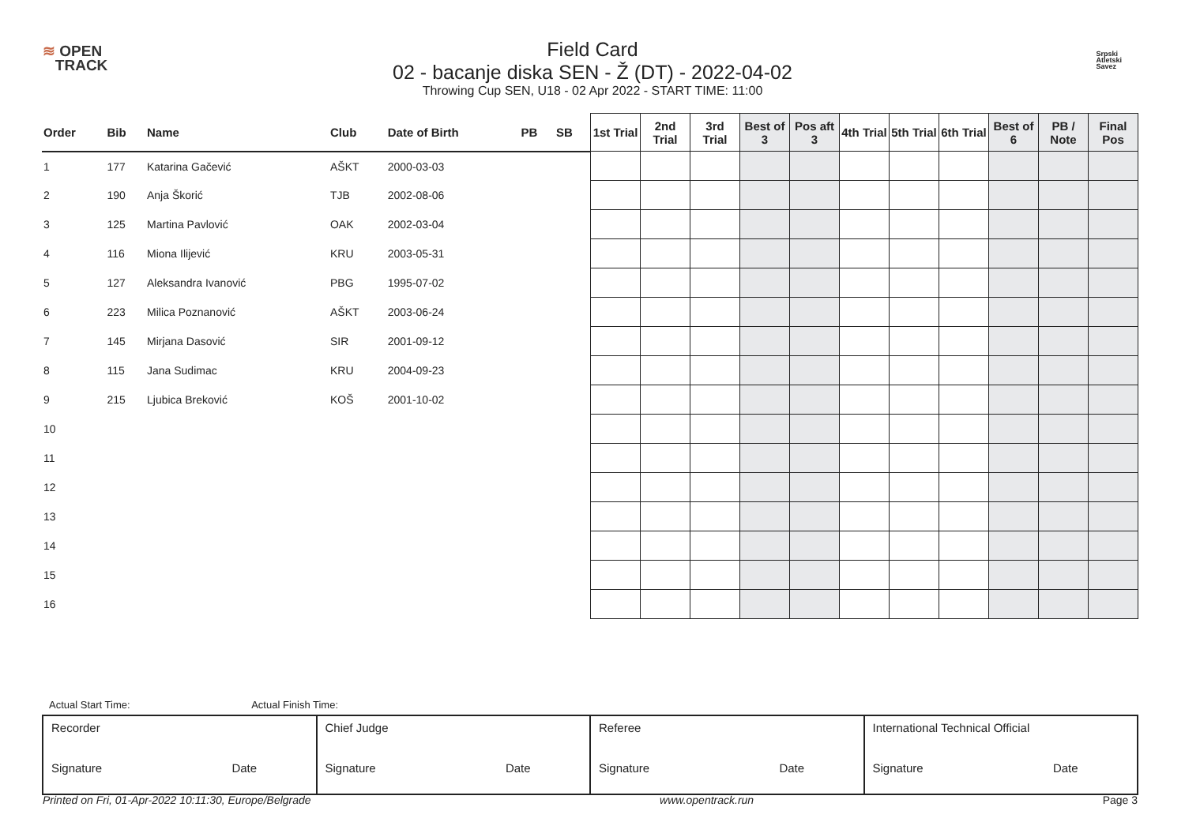≋ OPEN
TRACK
Field Card
02 - bacanje diska SEN - Ž (DT) - 2022-04-02
Throwing Cup SEN, U18 - 02 Apr 2022 - START TIME: 11:00
Srpski
Atletski
Savez
| Order | Bib | Name | Club | Date of Birth | PB | SB | 1st Trial | 2nd Trial | 3rd Trial | Best of 3 | Pos aft 3 | 4th Trial | 5th Trial | 6th Trial | Best of 6 | PB / Note | Final Pos |
| --- | --- | --- | --- | --- | --- | --- | --- | --- | --- | --- | --- | --- | --- | --- | --- | --- | --- |
| 1 | 177 | Katarina Gačević | AŠKT | 2000-03-03 | | | | | | | | | | | | | |
| 2 | 190 | Anja Škorić | TJB | 2002-08-06 | | | | | | | | | | | | | |
| 3 | 125 | Martina Pavlović | OAK | 2002-03-04 | | | | | | | | | | | | | |
| 4 | 116 | Miona Ilijević | KRU | 2003-05-31 | | | | | | | | | | | | | |
| 5 | 127 | Aleksandra Ivanović | PBG | 1995-07-02 | | | | | | | | | | | | | |
| 6 | 223 | Milica Poznanović | AŠKT | 2003-06-24 | | | | | | | | | | | | | |
| 7 | 145 | Mirjana Dasović | SIR | 2001-09-12 | | | | | | | | | | | | | |
| 8 | 115 | Jana Sudimac | KRU | 2004-09-23 | | | | | | | | | | | | | |
| 9 | 215 | Ljubica Breković | KOŠ | 2001-10-02 | | | | | | | | | | | | | |
| 10 | | | | | | | | | | | | | | | | | |
| 11 | | | | | | | | | | | | | | | | | |
| 12 | | | | | | | | | | | | | | | | | |
| 13 | | | | | | | | | | | | | | | | | |
| 14 | | | | | | | | | | | | | | | | | |
| 15 | | | | | | | | | | | | | | | | | |
| 16 | | | | | | | | | | | | | | | | | |
Actual Start Time: Actual Finish Time:
| Recorder Signature Date | Chief Judge Signature Date | Referee Signature Date | International Technical Official Signature Date |
Printed on Fri, 01-Apr-2022 10:11:30, Europe/Belgrade www.opentrack.run Page 3